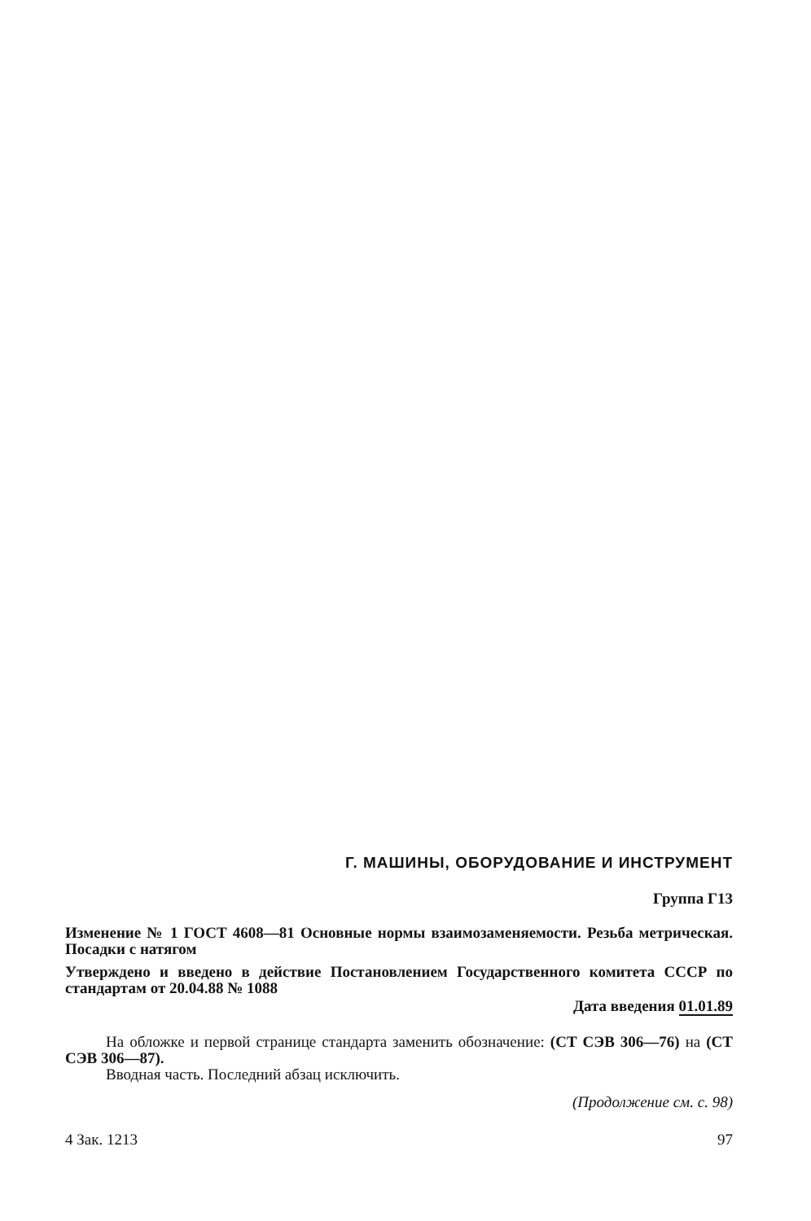Г. МАШИНЫ, ОБОРУДОВАНИЕ И ИНСТРУМЕНТ
Группа Г13
Изменение № 1 ГОСТ 4608—81 Основные нормы взаимозаменяемости. Резьба метрическая. Посадки с натягом
Утверждено и введено в действие Постановлением Государственного комитета СССР по стандартам от 20.04.88 № 1088
Дата введения 01.01.89
На обложке и первой странице стандарта заменить обозначение: (СТ СЭВ 306—76) на (СТ СЭВ 306—87).
Вводная часть. Последний абзац исключить.
(Продолжение см. с. 98)
4 Зак. 1213 97